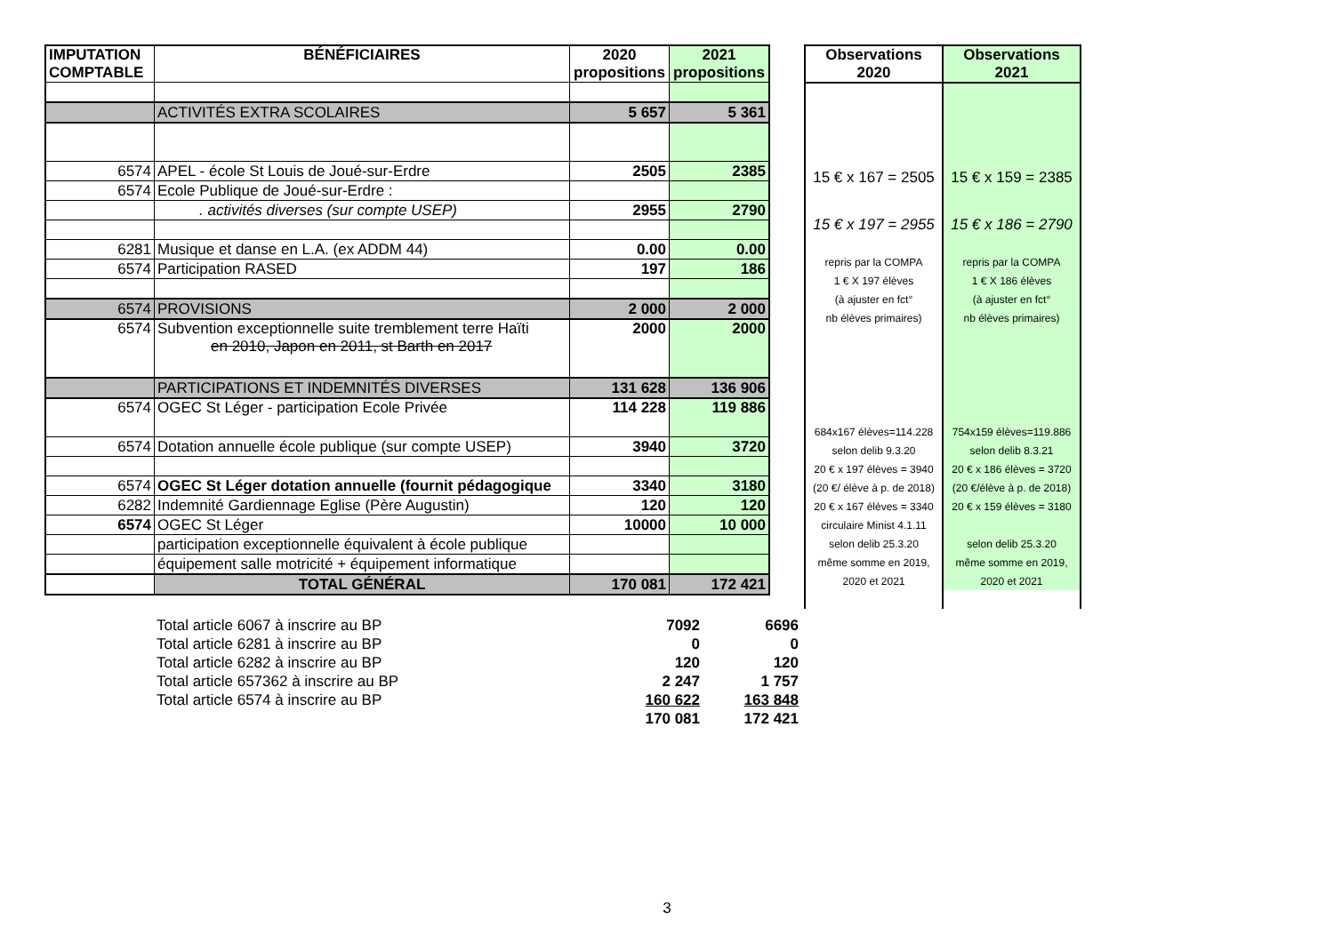| IMPUTATION COMPTABLE | BÉNÉFICIAIRES | 2020 propositions | 2021 propositions |
| --- | --- | --- | --- |
| | ACTIVITÉS EXTRA SCOLAIRES | 5 657 | 5 361 |
| 6574 | APEL - école St Louis de Joué-sur-Erdre | 2505 | 2385 |
| 6574 | Ecole Publique de Joué-sur-Erdre : | | |
| | . activités diverses (sur compte USEP) | 2955 | 2790 |
| 6281 | Musique et danse en L.A. (ex ADDM 44) | 0.00 | 0.00 |
| 6574 | Participation RASED | 197 | 186 |
| 6574 | PROVISIONS | 2 000 | 2 000 |
| 6574 | Subvention exceptionnelle suite tremblement terre Haïti en 2010, Japon en 2011, st Barth en 2017 | 2000 | 2000 |
| | PARTICIPATIONS ET INDEMNITÉS DIVERSES | 131 628 | 136 906 |
| 6574 | OGEC St Léger - participation Ecole Privée | 114 228 | 119 886 |
| 6574 | Dotation annuelle école publique (sur compte USEP) | 3940 | 3720 |
| 6574 | OGEC St Léger dotation annuelle (fournit pédagogique | 3340 | 3180 |
| 6282 | Indemnité Gardiennage Eglise (Père Augustin) | 120 | 120 |
| 6574 | OGEC St Léger | 10000 | 10 000 |
| | participation exceptionnelle équivalent à école publique | | |
| | équipement salle motricité + équipement informatique | | |
| | TOTAL GÉNÉRAL | 170 081 | 172 421 |
| Observations 2020 | Observations 2021 |
| --- | --- |
| 15 € x 167 = 2505 | 15 € x 159 = 2385 |
| 15 € x 197 = 2955 | 15 € x 186 = 2790 |
| repris par la COMPA | repris par la COMPA |
| 1 € X 197 élèves | 1 € X 186 élèves |
| (à ajuster en fct° | (à ajuster en fct° |
| nb élèves primaires) | nb élèves primaires) |
| 684x167 élèves=114.228 | 754x159 élèves=119.886 |
| selon delib 9.3.20 | selon delib 8.3.21 |
| 20 € x 197 élèves = 3940 | 20 € x 186 élèves = 3720 |
| (20 €/ élève à p. de 2018) | (20 €/élève à p. de 2018) |
| 20 € x 167 élèves = 3340 | 20 € x 159 élèves = 3180 |
| circulaire Minist 4.1.11 | |
| selon delib 25.3.20 | selon delib 25.3.20 |
| même somme en 2019, | même somme en 2019, |
| 2020 et 2021 | 2020 et 2021 |
| Total article 6067 à inscrire au BP | 7092 | 6696 |
| Total article 6281 à inscrire au BP | 0 | 0 |
| Total article 6282 à inscrire au BP | 120 | 120 |
| Total article 657362 à inscrire au BP | 2 247 | 1 757 |
| Total article 6574 à inscrire au BP | 160 622 | 163 848 |
| | 170 081 | 172 421 |
3